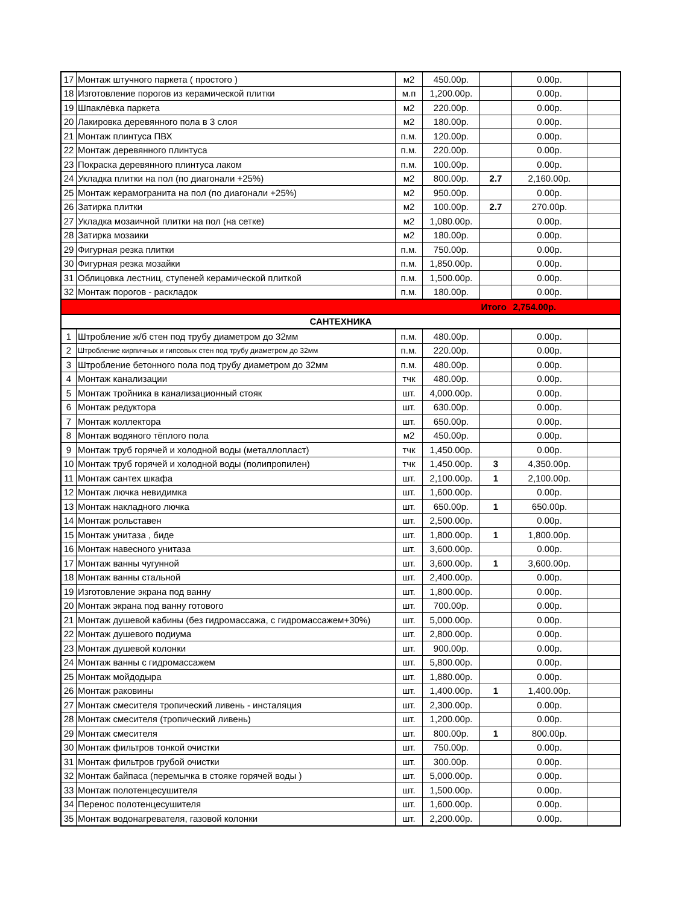| 17 | Монтаж штучного паркета ( простого ) | м2 | 450.00р. | | 0.00р. | |
| 18 | Изготовление порогов из керамической плитки | м.п | 1,200.00р. | | 0.00р. | |
| 19 | Шпаклёвка паркета | м2 | 220.00р. | | 0.00р. | |
| 20 | Лакировка деревянного пола в 3 слоя | м2 | 180.00р. | | 0.00р. | |
| 21 | Монтаж плинтуса ПВХ | п.м. | 120.00р. | | 0.00р. | |
| 22 | Монтаж деревянного плинтуса | п.м. | 220.00р. | | 0.00р. | |
| 23 | Покраска деревянного плинтуса лаком | п.м. | 100.00р. | | 0.00р. | |
| 24 | Укладка плитки на пол (по диагонали +25%) | м2 | 800.00р. | 2.7 | 2,160.00р. | |
| 25 | Монтаж керамогранита на пол (по диагонали +25%) | м2 | 950.00р. | | 0.00р. | |
| 26 | Затирка плитки | м2 | 100.00р. | 2.7 | 270.00р. | |
| 27 | Укладка мозаичной плитки на пол (на сетке) | м2 | 1,080.00р. | | 0.00р. | |
| 28 | Затирка мозаики | м2 | 180.00р. | | 0.00р. | |
| 29 | Фигурная резка плитки | п.м. | 750.00р. | | 0.00р. | |
| 30 | Фигурная резка мозайки | п.м. | 1,850.00р. | | 0.00р. | |
| 31 | Облицовка лестниц, ступеней керамической плиткой | п.м. | 1,500.00р. | | 0.00р. | |
| 32 | Монтаж порогов - раскладок | п.м. | 180.00р. | | 0.00р. | |
| | | | | Итого | 2,754.00р. | |
| САНТЕХНИКА | | | | | | |
| 1 | Штробление ж/б стен под трубу диаметром до 32мм | п.м. | 480.00р. | | 0.00р. | |
| 2 | Штробление кирпичных и гипсовых стен под трубу диаметром до 32мм | п.м. | 220.00р. | | 0.00р. | |
| 3 | Штробление бетонного пола под трубу диаметром до 32мм | п.м. | 480.00р. | | 0.00р. | |
| 4 | Монтаж канализации | тчк | 480.00р. | | 0.00р. | |
| 5 | Монтаж тройника в канализационный стояк | шт. | 4,000.00р. | | 0.00р. | |
| 6 | Монтаж редуктора | шт. | 630.00р. | | 0.00р. | |
| 7 | Монтаж коллектора | шт. | 650.00р. | | 0.00р. | |
| 8 | Монтаж водяного тёплого пола | м2 | 450.00р. | | 0.00р. | |
| 9 | Монтаж труб горячей и холодной воды (металлопласт) | тчк | 1,450.00р. | | 0.00р. | |
| 10 | Монтаж труб горячей и холодной воды (полипропилен) | тчк | 1,450.00р. | 3 | 4,350.00р. | |
| 11 | Монтаж сантех шкафа | шт. | 2,100.00р. | 1 | 2,100.00р. | |
| 12 | Монтаж лючка невидимка | шт. | 1,600.00р. | | 0.00р. | |
| 13 | Монтаж накладного лючка | шт. | 650.00р. | 1 | 650.00р. | |
| 14 | Монтаж рольставен | шт. | 2,500.00р. | | 0.00р. | |
| 15 | Монтаж унитаза , биде | шт. | 1,800.00р. | 1 | 1,800.00р. | |
| 16 | Монтаж навесного унитаза | шт. | 3,600.00р. | | 0.00р. | |
| 17 | Монтаж ванны чугунной | шт. | 3,600.00р. | 1 | 3,600.00р. | |
| 18 | Монтаж ванны стальной | шт. | 2,400.00р. | | 0.00р. | |
| 19 | Изготовление экрана под ванну | шт. | 1,800.00р. | | 0.00р. | |
| 20 | Монтаж экрана под ванну готового | шт. | 700.00р. | | 0.00р. | |
| 21 | Монтаж душевой кабины (без гидромассажа, с гидромассажем+30%) | шт. | 5,000.00р. | | 0.00р. | |
| 22 | Монтаж душевого подиума | шт. | 2,800.00р. | | 0.00р. | |
| 23 | Монтаж душевой колонки | шт. | 900.00р. | | 0.00р. | |
| 24 | Монтаж ванны с гидромассажем | шт. | 5,800.00р. | | 0.00р. | |
| 25 | Монтаж мойдодыра | шт. | 1,880.00р. | | 0.00р. | |
| 26 | Монтаж раковины | шт. | 1,400.00р. | 1 | 1,400.00р. | |
| 27 | Монтаж смесителя тропический ливень - инсталяция | шт. | 2,300.00р. | | 0.00р. | |
| 28 | Монтаж смесителя (тропический ливень) | шт. | 1,200.00р. | | 0.00р. | |
| 29 | Монтаж смесителя | шт. | 800.00р. | 1 | 800.00р. | |
| 30 | Монтаж фильтров тонкой очистки | шт. | 750.00р. | | 0.00р. | |
| 31 | Монтаж фильтров грубой очистки | шт. | 300.00р. | | 0.00р. | |
| 32 | Монтаж байпаса (перемычка в стояке горячей воды ) | шт. | 5,000.00р. | | 0.00р. | |
| 33 | Монтаж полотенцесушителя | шт. | 1,500.00р. | | 0.00р. | |
| 34 | Перенос полотенцесушителя | шт. | 1,600.00р. | | 0.00р. | |
| 35 | Монтаж водонагревателя, газовой колонки | шт. | 2,200.00р. | | 0.00р. | |